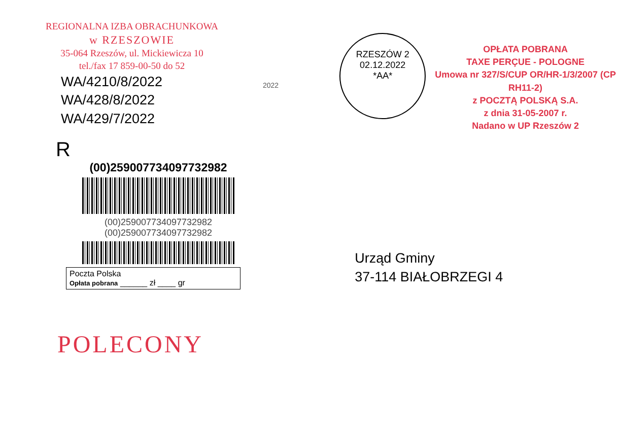REGIONALNA IZBA OBRACHUNKOWA
w RZESZOWIE
35-064 Rzeszów, ul. Mickiewicza 10
tel./fax 17 859-00-50 do 52
WA/4210/8/2022
WA/428/8/2022
WA/429/7/2022
R
(00)259007734097732982
(00)259007734097732982
(00)259007734097732982
Poczta Polska
Opłata pobrana ______ zł ____ gr
POLECONY
2022
RZESZÓW 2
02.12.2022
*AA*
OPŁATA POBRANA
TAXE PERÇUE - POLOGNE
Umowa nr 327/S/CUP OR/HR-1/3/2007 (CP RH11-2)
z POCZTĄ POLSKĄ S.A.
z dnia 31-05-2007 r.
Nadano w UP Rzeszów 2
Urząd Gminy
37-114 BIAŁOBRZEGI 4